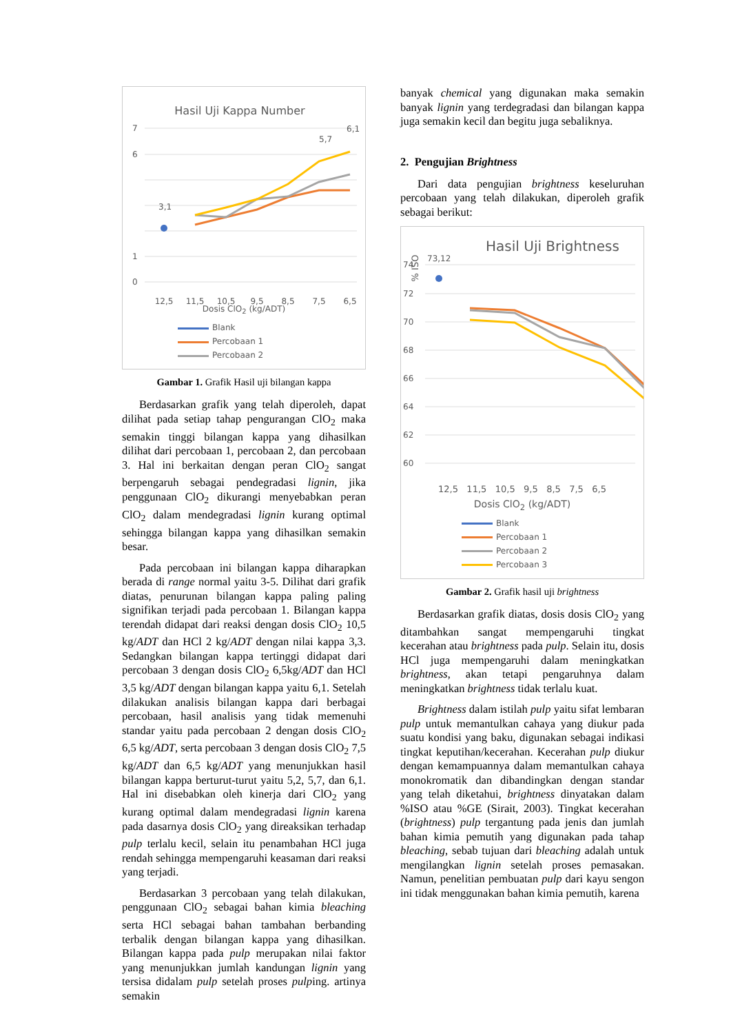Hasil Uji Kappa Number
7
6
1
0
12,5
11,5
10,5
9,5
8,5
7,5
6,5
3,1
5,7
6,1
Dosis ClO<sub>2</sub> (kg/ADT)
Blank
Percobaan 1
Percobaan 2
Kappa Number
Gambar 1. Grafik Hasil uji bilangan kappa
Berdasarkan grafik yang telah diperoleh, dapat dilihat pada setiap tahap pengurangan ClO<sub>2</sub> maka semakin tinggi bilangan kappa yang dihasilkan dilihat dari percobaan 1, percobaan 2, dan percobaan 3. Hal ini berkaitan dengan peran ClO<sub>2</sub> sangat berpengaruh sebagai pendegradasi lignin, jika penggunaan ClO<sub>2</sub> dikurangi menyebabkan peran ClO<sub>2</sub> dalam mendegradasi lignin kurang optimal sehingga bilangan kappa yang dihasilkan semakin besar.
Pada percobaan ini bilangan kappa diharapkan berada di range normal yaitu 3-5. Dilihat dari grafik diatas, penurunan bilangan kappa paling paling signifikan terjadi pada percobaan 1. Bilangan kappa terendah didapat dari reaksi dengan dosis ClO<sub>2</sub> 10,5 kg/ADT dan HCl 2 kg/ADT dengan nilai kappa 3,3. Sedangkan bilangan kappa tertinggi didapat dari percobaan 3 dengan dosis ClO<sub>2</sub> 6,5kg/ADT dan HCl 3,5 kg/ADT dengan bilangan kappa yaitu 6,1. Setelah dilakukan analisis bilangan kappa dari berbagai percobaan, hasil analisis yang tidak memenuhi standar yaitu pada percobaan 2 dengan dosis ClO<sub>2</sub> 6,5 kg/ADT, serta percobaan 3 dengan dosis ClO<sub>2</sub> 7,5 kg/ADT dan 6,5 kg/ADT yang menunjukkan hasil bilangan kappa berturut-turut yaitu 5,2, 5,7, dan 6,1. Hal ini disebabkan oleh kinerja dari ClO<sub>2</sub> yang kurang optimal dalam mendegradasi lignin karena pada dasarnya dosis ClO<sub>2</sub> yang direaksikan terhadap pulp terlalu kecil, selain itu penambahan HCl juga rendah sehingga mempengaruhi keasaman dari reaksi yang terjadi.
Berdasarkan 3 percobaan yang telah dilakukan, penggunaan ClO<sub>2</sub> sebagai bahan kimia bleaching serta HCl sebagai bahan tambahan berbanding terbalik dengan bilangan kappa yang dihasilkan. Bilangan kappa pada pulp merupakan nilai faktor yang menunjukkan jumlah kandungan lignin yang tersisa didalam pulp setelah proses pulping. artinya semakin
banyak chemical yang digunakan maka semakin banyak lignin yang terdegradasi dan bilangan kappa juga semakin kecil dan begitu juga sebaliknya.
2. Pengujian Brightness
Dari data pengujian brightness keseluruhan percobaan yang telah dilakukan, diperoleh grafik sebagai berikut:
Hasil Uji Brightness
% ISO
74
72
70
68
66
64
62
60
73,12
12,5 11,5 10,5 9,5 8,5 7,5 6,5
Dosis ClO<sub>2</sub> (kg/ADT)
Blank
Percobaan 1
Percobaan 2
Percobaan 3
Gambar 2. Grafik hasil uji brightness
Berdasarkan grafik diatas, dosis dosis ClO<sub>2</sub> yang ditambahkan sangat mempengaruhi tingkat kecerahan atau brightness pada pulp. Selain itu, dosis HCl juga mempengaruhi dalam meningkatkan brightness, akan tetapi pengaruhnya dalam meningkatkan brightness tidak terlalu kuat.
Brightness dalam istilah pulp yaitu sifat lembaran pulp untuk memantulkan cahaya yang diukur pada suatu kondisi yang baku, digunakan sebagai indikasi tingkat keputihan/kecerahan. Kecerahan pulp diukur dengan kemampuannya dalam memantulkan cahaya monokromatik dan dibandingkan dengan standar yang telah diketahui, brightness dinyatakan dalam %ISO atau %GE (Sirait, 2003). Tingkat kecerahan (brightness) pulp tergantung pada jenis dan jumlah bahan kimia pemutih yang digunakan pada tahap bleaching, sebab tujuan dari bleaching adalah untuk mengilangkan lignin setelah proses pemasakan. Namun, penelitian pembuatan pulp dari kayu sengon ini tidak menggunakan bahan kimia pemutih, karena